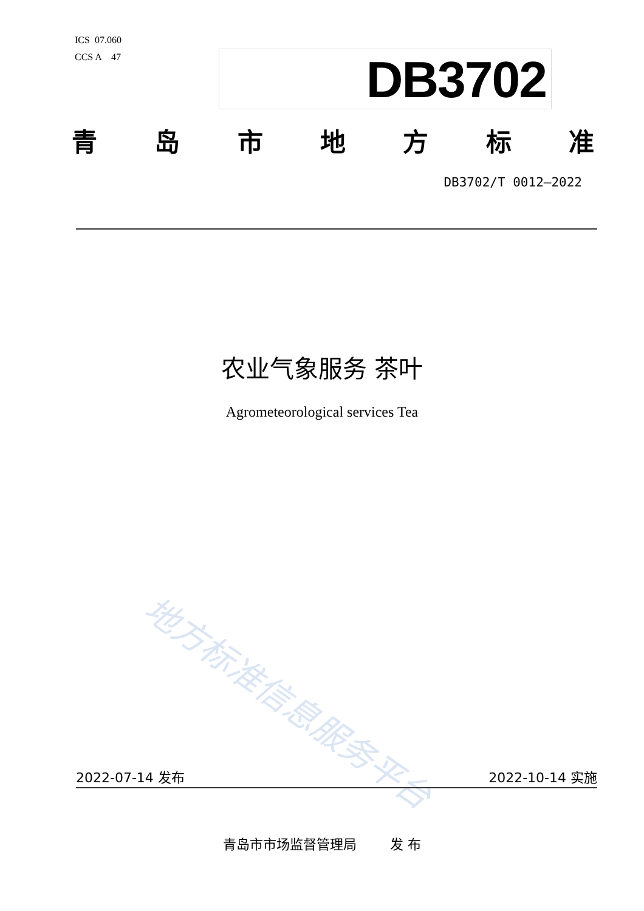ICS 07.060
CCS A 47
DB3702
青岛市地方标准
DB3702/T 0012—2022
农业气象服务 茶叶
Agrometeorological services Tea
地方标准信息服务平台
2022-07-14 发布 2022-10-14 实施
青岛市市场监督管理局 发 布